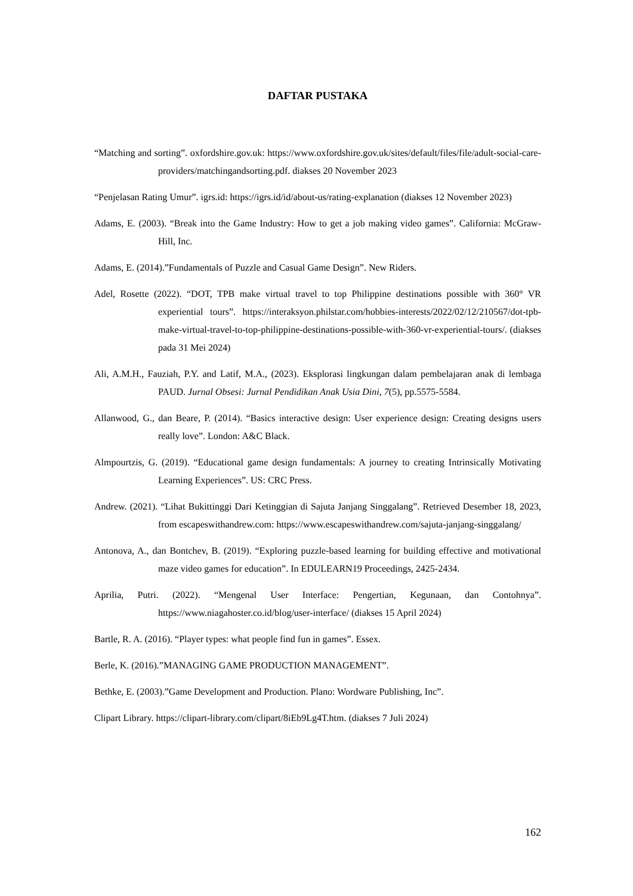DAFTAR PUSTAKA
“Matching and sorting”. oxfordshire.gov.uk: https://www.oxfordshire.gov.uk/sites/default/files/file/adult-social-care-providers/matchingandsorting.pdf. diakses 20 November 2023
“Penjelasan Rating Umur”. igrs.id: https://igrs.id/id/about-us/rating-explanation (diakses 12 November 2023)
Adams, E. (2003). “Break into the Game Industry: How to get a job making video games”. California: McGraw-Hill, Inc.
Adams, E. (2014).”Fundamentals of Puzzle and Casual Game Design”. New Riders.
Adel, Rosette (2022). “DOT, TPB make virtual travel to top Philippine destinations possible with 360° VR experiential tours”. https://interaksyon.philstar.com/hobbies-interests/2022/02/12/210567/dot-tpb-make-virtual-travel-to-top-philippine-destinations-possible-with-360-vr-experiential-tours/. (diakses pada 31 Mei 2024)
Ali, A.M.H., Fauziah, P.Y. and Latif, M.A., (2023). Eksplorasi lingkungan dalam pembelajaran anak di lembaga PAUD. Jurnal Obsesi: Jurnal Pendidikan Anak Usia Dini, 7(5), pp.5575-5584.
Allanwood, G., dan Beare, P. (2014). “Basics interactive design: User experience design: Creating designs users really love”. London: A&C Black.
Almpourtzis, G. (2019). “Educational game design fundamentals: A journey to creating Intrinsically Motivating Learning Experiences”. US: CRC Press.
Andrew. (2021). “Lihat Bukittinggi Dari Ketinggian di Sajuta Janjang Singgalang”. Retrieved Desember 18, 2023, from escapeswithandrew.com: https://www.escapeswithandrew.com/sajuta-janjang-singgalang/
Antonova, A., dan Bontchev, B. (2019). “Exploring puzzle-based learning for building effective and motivational maze video games for education”. In EDULEARN19 Proceedings, 2425-2434.
Aprilia, Putri. (2022). “Mengenal User Interface: Pengertian, Kegunaan, dan Contohnya”. https://www.niagahoster.co.id/blog/user-interface/ (diakses 15 April 2024)
Bartle, R. A. (2016). “Player types: what people find fun in games”. Essex.
Berle, K. (2016).”MANAGING GAME PRODUCTION MANAGEMENT”.
Bethke, E. (2003).”Game Development and Production. Plano: Wordware Publishing, Inc”.
Clipart Library. https://clipart-library.com/clipart/8iEb9Lg4T.htm. (diakses 7 Juli 2024)
162